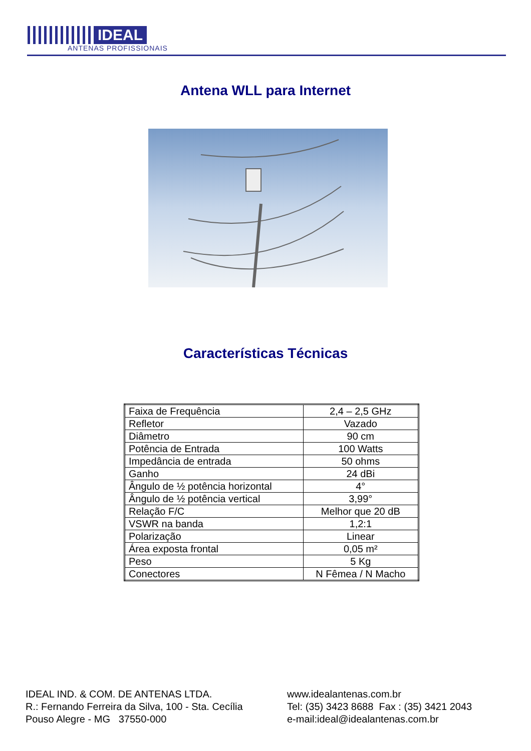IDEAL
ANTENAS PROFISSIONAIS
Antena WLL para Internet
Características Técnicas
| Faixa de Frequência | 2,4 – 2,5 GHz |
| Refletor | Vazado |
| Diâmetro | 90 cm |
| Potência de Entrada | 100 Watts |
| Impedância de entrada | 50 ohms |
| Ganho | 24 dBi |
| Ângulo de ½ potência horizontal | 4° |
| Ângulo de ½ potência vertical | 3,99° |
| Relação F/C | Melhor que 20 dB |
| VSWR na banda | 1,2:1 |
| Polarização | Linear |
| Área exposta frontal | 0,05 m² |
| Peso | 5 Kg |
| Conectores | N Fêmea / N Macho |
IDEAL IND. & COM. DE ANTENAS LTDA.
R.: Fernando Ferreira da Silva, 100 - Sta. Cecília
Pouso Alegre - MG 37550-000
www.idealantenas.com.br
Tel: (35) 3423 8688 Fax : (35) 3421 2043
e-mail:ideal@idealantenas.com.br